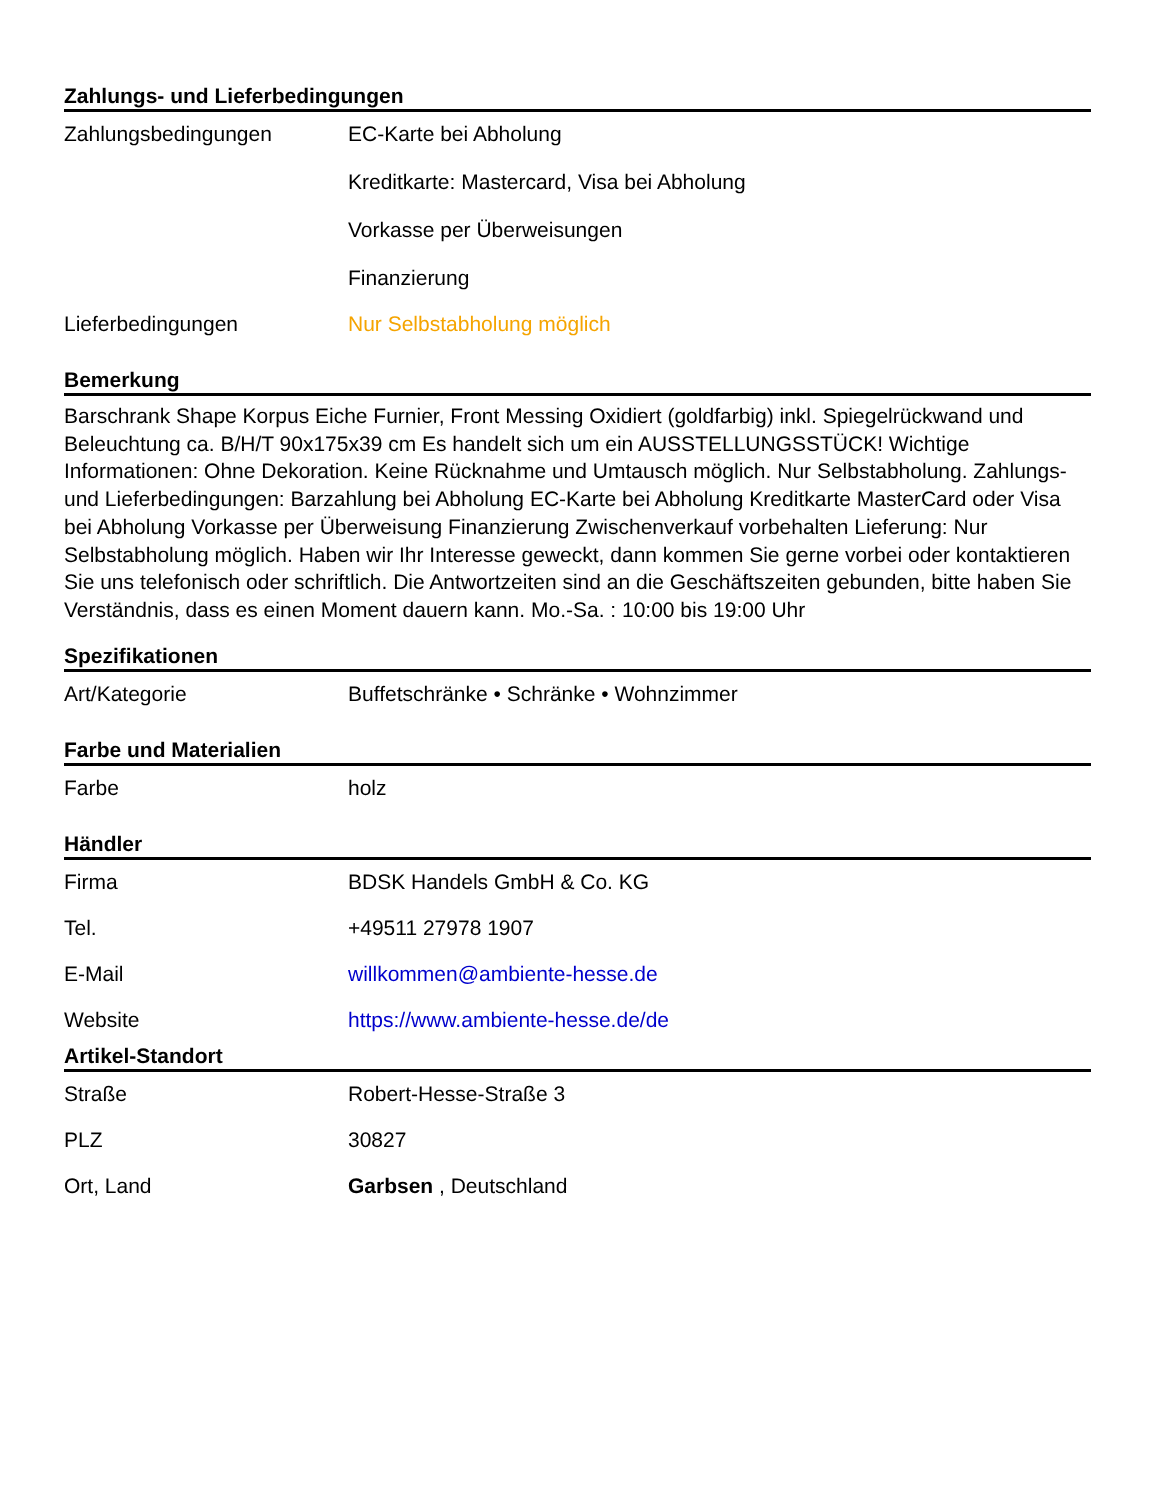Zahlungs- und Lieferbedingungen
| Zahlungsbedingungen | EC-Karte bei Abholung Kreditkarte: Mastercard, Visa bei Abholung Vorkasse per Überweisungen Finanzierung |
| Lieferbedingungen | Nur Selbstabholung möglich |
Bemerkung
Barschrank Shape Korpus Eiche Furnier, Front Messing Oxidiert (goldfarbig) inkl. Spiegelrückwand und Beleuchtung ca. B/H/T 90x175x39 cm Es handelt sich um ein AUSSTELLUNGSSTÜCK! Wichtige Informationen: Ohne Dekoration. Keine Rücknahme und Umtausch möglich. Nur Selbstabholung. Zahlungs- und Lieferbedingungen: Barzahlung bei Abholung EC-Karte bei Abholung Kreditkarte MasterCard oder Visa bei Abholung Vorkasse per Überweisung Finanzierung Zwischenverkauf vorbehalten Lieferung: Nur Selbstabholung möglich. Haben wir Ihr Interesse geweckt, dann kommen Sie gerne vorbei oder kontaktieren Sie uns telefonisch oder schriftlich. Die Antwortzeiten sind an die Geschäftszeiten gebunden, bitte haben Sie Verständnis, dass es einen Moment dauern kann. Mo.-Sa. : 10:00 bis 19:00 Uhr
Spezifikationen
| Art/Kategorie | Buffetschränke • Schränke • Wohnzimmer |
Farbe und Materialien
| Farbe | holz |
Händler
| Firma | BDSK Handels GmbH & Co. KG |
| Tel. | +49511 27978 1907 |
| E-Mail | willkommen@ambiente-hesse.de |
| Website | https://www.ambiente-hesse.de/de |
Artikel-Standort
| Straße | Robert-Hesse-Straße 3 |
| PLZ | 30827 |
| Ort, Land | Garbsen , Deutschland |